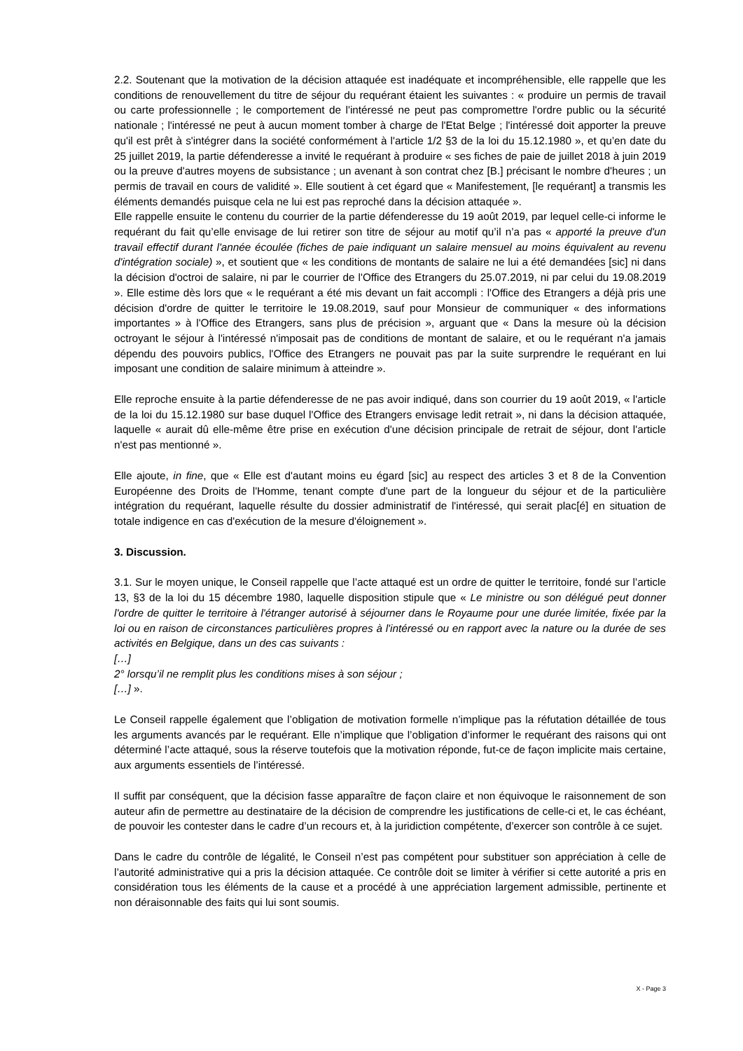2.2. Soutenant que la motivation de la décision attaquée est inadéquate et incompréhensible, elle rappelle que les conditions de renouvellement du titre de séjour du requérant étaient les suivantes : « produire un permis de travail ou carte professionnelle ; le comportement de l'intéressé ne peut pas compromettre l'ordre public ou la sécurité nationale ; l'intéressé ne peut à aucun moment tomber à charge de l'Etat Belge ; l'intéressé doit apporter la preuve qu'il est prêt à s'intégrer dans la société conformément à l'article 1/2 §3 de la loi du 15.12.1980 », et qu’en date du 25 juillet 2019, la partie défenderesse a invité le requérant à produire « ses fiches de paie de juillet 2018 à juin 2019 ou la preuve d'autres moyens de subsistance ; un avenant à son contrat chez [B.] précisant le nombre d'heures ; un permis de travail en cours de validité ». Elle soutient à cet égard que « Manifestement, [le requérant] a transmis les éléments demandés puisque cela ne lui est pas reproché dans la décision attaquée ».
Elle rappelle ensuite le contenu du courrier de la partie défenderesse du 19 août 2019, par lequel celle-ci informe le requérant du fait qu’elle envisage de lui retirer son titre de séjour au motif qu’il n’a pas « apporté la preuve d'un travail effectif durant l'année écoulée (fiches de paie indiquant un salaire mensuel au moins équivalent au revenu d'intégration sociale) », et soutient que « les conditions de montants de salaire ne lui a été demandées [sic] ni dans la décision d'octroi de salaire, ni par le courrier de l'Office des Etrangers du 25.07.2019, ni par celui du 19.08.2019 ». Elle estime dès lors que « le requérant a été mis devant un fait accompli : l'Office des Etrangers a déjà pris une décision d'ordre de quitter le territoire le 19.08.2019, sauf pour Monsieur de communiquer « des informations importantes » à l'Office des Etrangers, sans plus de précision », arguant que « Dans la mesure où la décision octroyant le séjour à l'intéressé n'imposait pas de conditions de montant de salaire, et ou le requérant n'a jamais dépendu des pouvoirs publics, l'Office des Etrangers ne pouvait pas par la suite surprendre le requérant en lui imposant une condition de salaire minimum à atteindre ».
Elle reproche ensuite à la partie défenderesse de ne pas avoir indiqué, dans son courrier du 19 août 2019, « l'article de la loi du 15.12.1980 sur base duquel l'Office des Etrangers envisage ledit retrait », ni dans la décision attaquée, laquelle « aurait dû elle-même être prise en exécution d'une décision principale de retrait de séjour, dont l'article n'est pas mentionné ».
Elle ajoute, in fine, que « Elle est d'autant moins eu égard [sic] au respect des articles 3 et 8 de la Convention Européenne des Droits de l'Homme, tenant compte d'une part de la longueur du séjour et de la particulière intégration du requérant, laquelle résulte du dossier administratif de l'intéressé, qui serait plac[é] en situation de totale indigence en cas d'exécution de la mesure d'éloignement ».
3. Discussion.
3.1. Sur le moyen unique, le Conseil rappelle que l’acte attaqué est un ordre de quitter le territoire, fondé sur l’article 13, §3 de la loi du 15 décembre 1980, laquelle disposition stipule que « Le ministre ou son délégué peut donner l'ordre de quitter le territoire à l'étranger autorisé à séjourner dans le Royaume pour une durée limitée, fixée par la loi ou en raison de circonstances particulières propres à l'intéressé ou en rapport avec la nature ou la durée de ses activités en Belgique, dans un des cas suivants :
[…]
2° lorsqu’il ne remplit plus les conditions mises à son séjour ;
[…] ».
Le Conseil rappelle également que l’obligation de motivation formelle n’implique pas la réfutation détaillée de tous les arguments avancés par le requérant. Elle n’implique que l’obligation d’informer le requérant des raisons qui ont déterminé l’acte attaqué, sous la réserve toutefois que la motivation réponde, fut-ce de façon implicite mais certaine, aux arguments essentiels de l’intéressé.
Il suffit par conséquent, que la décision fasse apparaître de façon claire et non équivoque le raisonnement de son auteur afin de permettre au destinataire de la décision de comprendre les justifications de celle-ci et, le cas échéant, de pouvoir les contester dans le cadre d’un recours et, à la juridiction compétente, d’exercer son contrôle à ce sujet.
Dans le cadre du contrôle de légalité, le Conseil n’est pas compétent pour substituer son appréciation à celle de l’autorité administrative qui a pris la décision attaquée. Ce contrôle doit se limiter à vérifier si cette autorité a pris en considération tous les éléments de la cause et a procédé à une appréciation largement admissible, pertinente et non déraisonnable des faits qui lui sont soumis.
X - Page 3